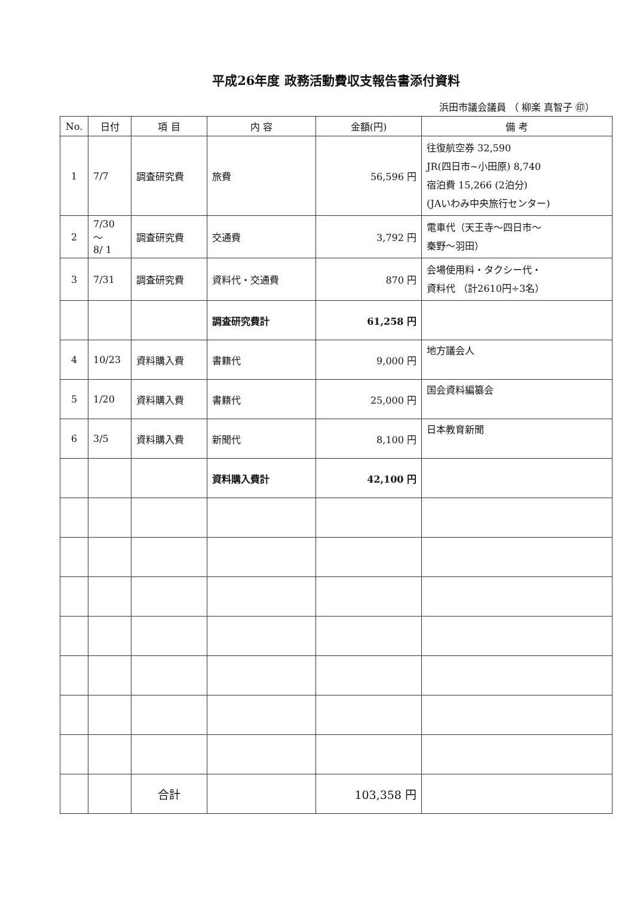平成26年度 政務活動費収支報告書添付資料
浜田市議会議員 （ 柳楽 真智子 ㊞）
| No. | 日付 | 項 目 | 内 容 | 金額(円) | 備 考 |
| --- | --- | --- | --- | --- | --- |
| 1 | 7/7 | 調査研究費 | 旅費 | 56,596 円 | 往復航空券 32,590 JR(四日市~小田原) 8,740 宿泊費 15,266 (2泊分) (JAいわみ中央旅行センター) |
| 2 | 7/30 ～ 8/ 1 | 調査研究費 | 交通費 | 3,792 円 | 電車代（天王寺～四日市～ 秦野～羽田） |
| 3 | 7/31 | 調査研究費 | 資料代・交通費 | 870 円 | 会場使用料・タクシー代・ 資料代 （計2610円÷3名） |
| | | | 調査研究費計 | 61,258 円 | |
| 4 | 10/23 | 資料購入費 | 書籍代 | 9,000 円 | 地方議会人 |
| 5 | 1/20 | 資料購入費 | 書籍代 | 25,000 円 | 国会資料編纂会 |
| 6 | 3/5 | 資料購入費 | 新聞代 | 8,100 円 | 日本教育新聞 |
| | | | 資料購入費計 | 42,100 円 | |
| | | 合計 | | 103,358 円 | |